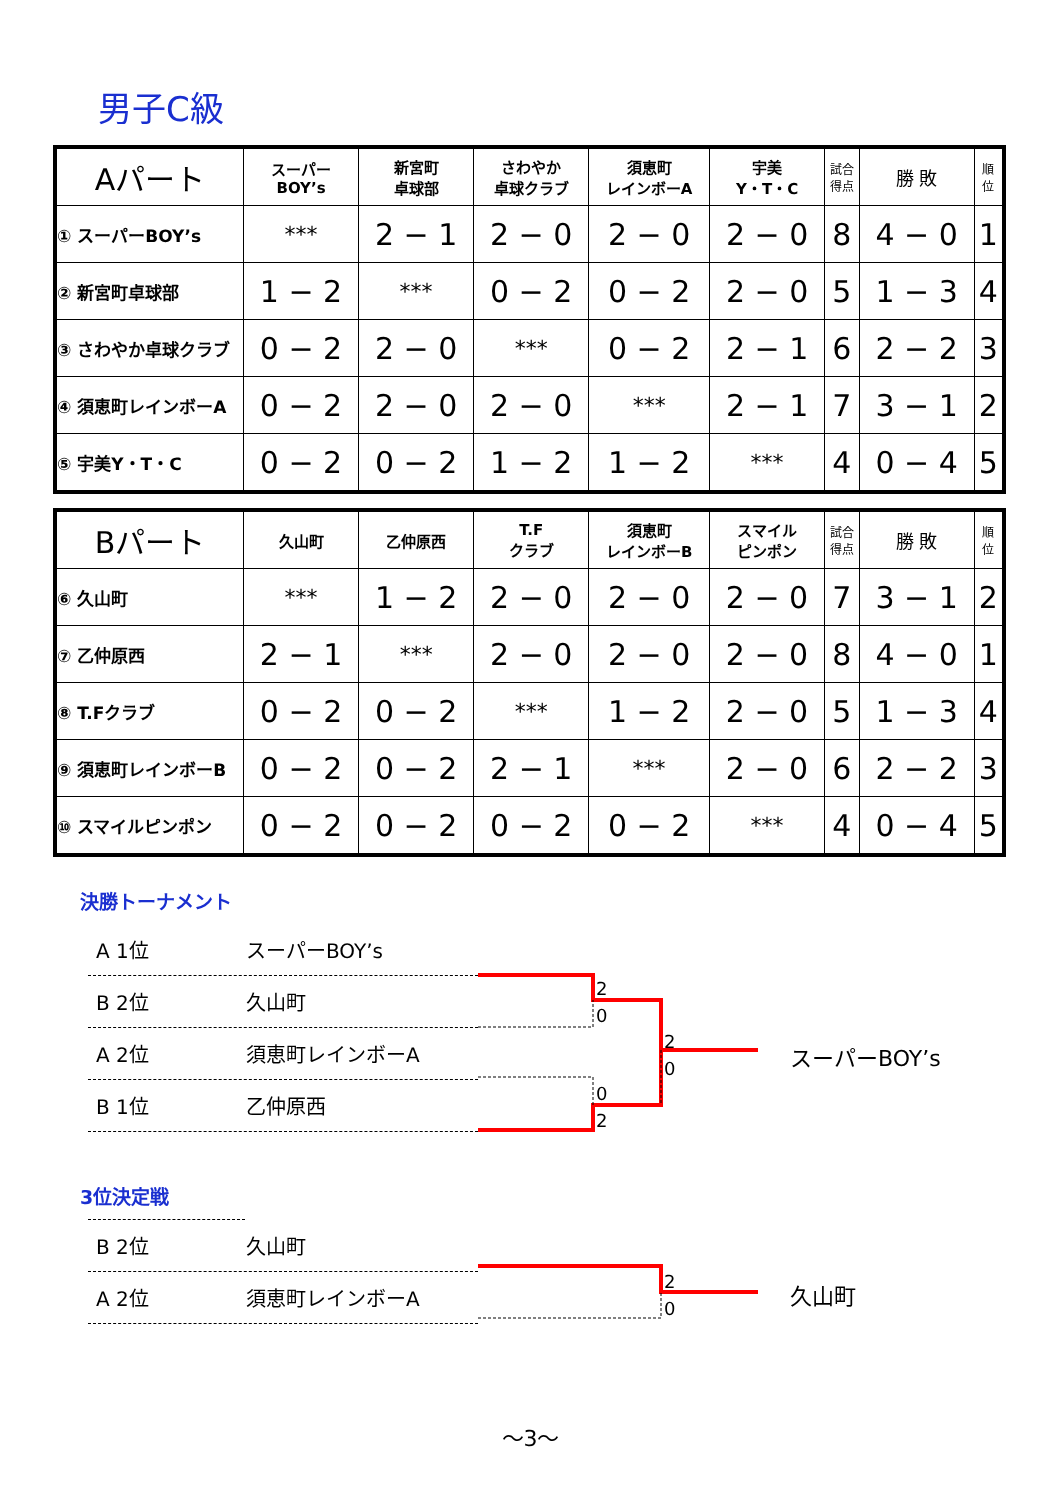男子C級
| Aパート | スーパー BOY’s | 新宮町 卓球部 | さわやか 卓球クラブ | 須恵町 レインボーA | 宇美 Y・T・C | 試合 得点 | 勝 敗 | 順 位 |
| --- | --- | --- | --- | --- | --- | --- | --- | --- |
| ① スーパーBOY’s | *** | 2 − 1 | 2 − 0 | 2 − 0 | 2 − 0 | 8 | 4 − 0 | 1 |
| ② 新宮町卓球部 | 1 − 2 | *** | 0 − 2 | 0 − 2 | 2 − 0 | 5 | 1 − 3 | 4 |
| ③ さわやか卓球クラブ | 0 − 2 | 2 − 0 | *** | 0 − 2 | 2 − 1 | 6 | 2 − 2 | 3 |
| ④ 須恵町レインボーA | 0 − 2 | 2 − 0 | 2 − 0 | *** | 2 − 1 | 7 | 3 − 1 | 2 |
| ⑤ 宇美Y・T・C | 0 − 2 | 0 − 2 | 1 − 2 | 1 − 2 | *** | 4 | 0 − 4 | 5 |
| Bパート | 久山町 | 乙仲原西 | T.F クラブ | 須恵町 レインボーB | スマイル ピンポン | 試合 得点 | 勝 敗 | 順 位 |
| --- | --- | --- | --- | --- | --- | --- | --- | --- |
| ⑥ 久山町 | *** | 1 − 2 | 2 − 0 | 2 − 0 | 2 − 0 | 7 | 3 − 1 | 2 |
| ⑦ 乙仲原西 | 2 − 1 | *** | 2 − 0 | 2 − 0 | 2 − 0 | 8 | 4 − 0 | 1 |
| ⑧ T.Fクラブ | 0 − 2 | 0 − 2 | *** | 1 − 2 | 2 − 0 | 5 | 1 − 3 | 4 |
| ⑨ 須恵町レインボーB | 0 − 2 | 0 − 2 | 2 − 1 | *** | 2 − 0 | 6 | 2 − 2 | 3 |
| ⑩ スマイルピンポン | 0 − 2 | 0 − 2 | 0 − 2 | 0 − 2 | *** | 4 | 0 − 4 | 5 |
決勝トーナメント
A 1位 スーパーBOY’s
B 2位 久山町
A 2位 須恵町レインボーA
B 1位 乙仲原西
2
0
2
0
0
2
スーパーBOY’s
3位決定戦
B 2位 久山町
A 2位 須恵町レインボーA
2
0
久山町
～3～